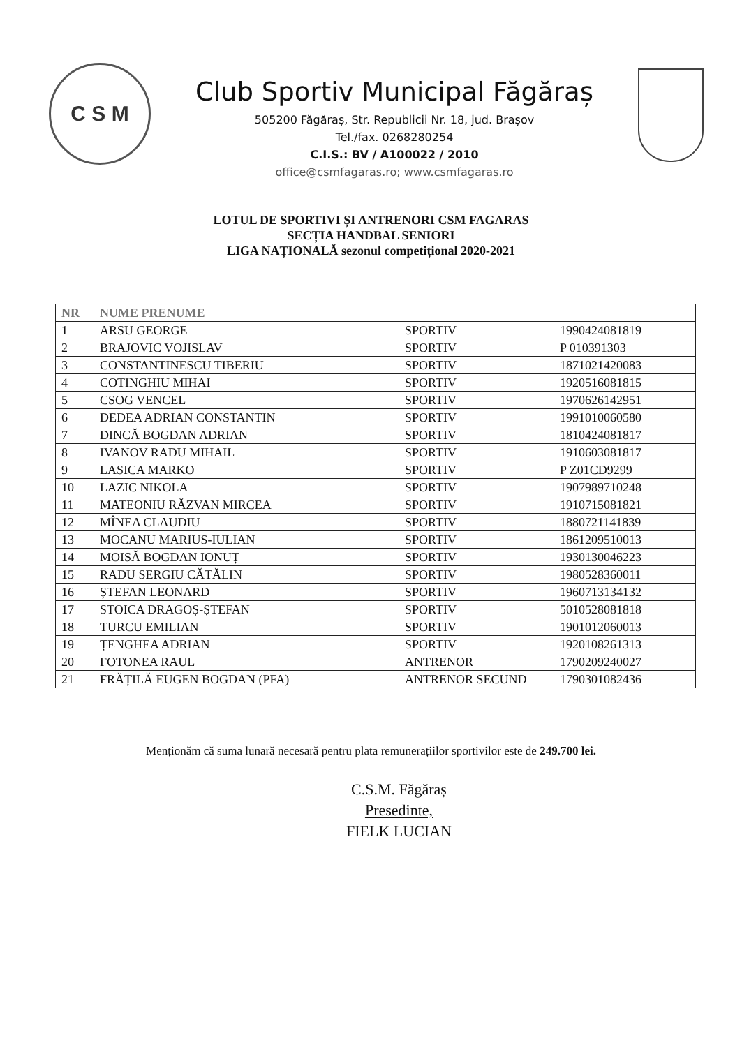C S M
Club Sportiv Municipal Făgăraș
505200 Făgăraș, Str. Republicii Nr. 18, jud. Brașov
Tel./fax. 0268280254
C.I.S.: BV / A100022 / 2010
office@csmfagaras.ro; www.csmfagaras.ro
LOTUL DE SPORTIVI ȘI ANTRENORI CSM FAGARAS
SECȚIA HANDBAL SENIORI
LIGA NAȚIONALĂ sezonul competițional 2020-2021
| NR | NUME PRENUME | | |
| --- | --- | --- | --- |
| 1 | ARSU GEORGE | SPORTIV | 1990424081819 |
| 2 | BRAJOVIC VOJISLAV | SPORTIV | P 010391303 |
| 3 | CONSTANTINESCU TIBERIU | SPORTIV | 1871021420083 |
| 4 | COTINGHIU MIHAI | SPORTIV | 1920516081815 |
| 5 | CSOG VENCEL | SPORTIV | 1970626142951 |
| 6 | DEDEA ADRIAN CONSTANTIN | SPORTIV | 1991010060580 |
| 7 | DINCĂ BOGDAN ADRIAN | SPORTIV | 1810424081817 |
| 8 | IVANOV RADU MIHAIL | SPORTIV | 1910603081817 |
| 9 | LASICA MARKO | SPORTIV | P Z01CD9299 |
| 10 | LAZIC NIKOLA | SPORTIV | 1907989710248 |
| 11 | MATEONIU RĂZVAN MIRCEA | SPORTIV | 1910715081821 |
| 12 | MÎNEA CLAUDIU | SPORTIV | 1880721141839 |
| 13 | MOCANU MARIUS-IULIAN | SPORTIV | 1861209510013 |
| 14 | MOISĂ BOGDAN IONUȚ | SPORTIV | 1930130046223 |
| 15 | RADU SERGIU CĂTĂLIN | SPORTIV | 1980528360011 |
| 16 | ȘTEFAN LEONARD | SPORTIV | 1960713134132 |
| 17 | STOICA DRAGOȘ-ȘTEFAN | SPORTIV | 5010528081818 |
| 18 | TURCU EMILIAN | SPORTIV | 1901012060013 |
| 19 | ȚENGHEA ADRIAN | SPORTIV | 1920108261313 |
| 20 | FOTONEA RAUL | ANTRENOR | 1790209240027 |
| 21 | FRĂȚILĂ EUGEN BOGDAN (PFA) | ANTRENOR SECUND | 1790301082436 |
Menționăm că suma lunară necesară pentru plata remunerațiilor sportivilor este de 249.700 lei.
C.S.M. Făgăraș
Presedinte,
FIELK LUCIAN